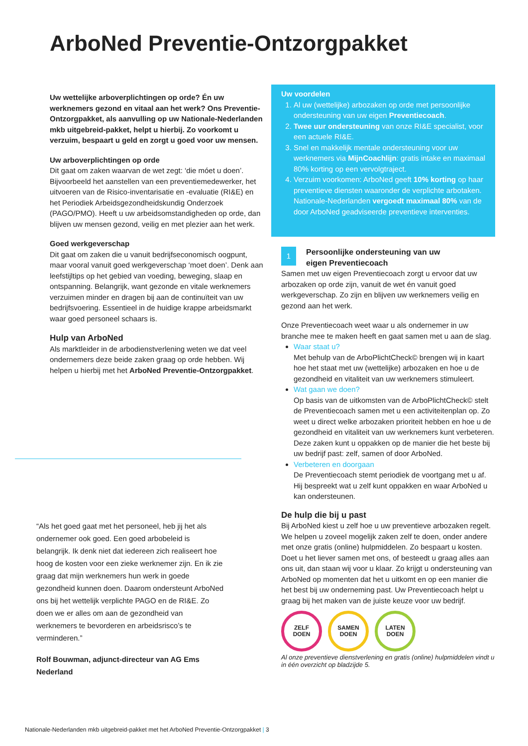ArboNed Preventie-Ontzorgpakket
Uw wettelijke arboverplichtingen op orde? Én uw werknemers gezond en vitaal aan het werk? Ons Preventie-Ontzorgpakket, als aanvulling op uw Nationale-Nederlanden mkb uitgebreid-pakket, helpt u hierbij. Zo voorkomt u verzuim, bespaart u geld en zorgt u goed voor uw mensen.
Uw arboverplichtingen op orde
Dit gaat om zaken waarvan de wet zegt: ‘die móet u doen’. Bijvoorbeeld het aanstellen van een preventiemedewerker, het uitvoeren van de Risico-inventarisatie en -evaluatie (RI&E) en het Periodiek Arbeidsgezondheidskundig Onderzoek (PAGO/PMO). Heeft u uw arbeidsomstandigheden op orde, dan blijven uw mensen gezond, veilig en met plezier aan het werk.
Goed werkgeverschap
Dit gaat om zaken die u vanuit bedrijfseconomisch oogpunt, maar vooral vanuit goed werkgeverschap ‘moet doen’. Denk aan leefstijltips op het gebied van voeding, beweging, slaap en ontspanning. Belangrijk, want gezonde en vitale werknemers verzuimen minder en dragen bij aan de continuïteit van uw bedrijfsvoering. Essentieel in de huidige krappe arbeidsmarkt waar goed personeel schaars is.
Hulp van ArboNed
Als marktleider in de arbodienstverlening weten we dat veel ondernemers deze beide zaken graag op orde hebben. Wij helpen u hierbij met het ArboNed Preventie-Ontzorgpakket.
“Als het goed gaat met het personeel, heb jij het als ondernemer ook goed. Een goed arbobeleid is belangrijk. Ik denk niet dat iedereen zich realiseert hoe hoog de kosten voor een zieke werknemer zijn. En ik zie graag dat mijn werknemers hun werk in goede gezondheid kunnen doen. Daarom ondersteunt ArboNed ons bij het wettelijk verplichte PAGO en de RI&E. Zo doen we er alles om aan de gezondheid van werknemers te bevorderen en arbeidsrisco’s te verminderen.”
Rolf Bouwman, adjunct-directeur van AG Ems Nederland
Uw voordelen
1. Al uw (wettelijke) arbozaken op orde met persoonlijke ondersteuning van uw eigen Preventiecoach.
2. Twee uur ondersteuning van onze RI&E specialist, voor een actuele RI&E.
3. Snel en makkelijk mentale ondersteuning voor uw werknemers via MijnCoachlijn: gratis intake en maximaal 80% korting op een vervolgtraject.
4. Verzuim voorkomen: ArboNed geeft 10% korting op haar preventieve diensten waaronder de verplichte arbotaken. Nationale-Nederlanden vergoedt maximaal 80% van de door ArboNed geadviseerde preventieve interventies.
1 Persoonlijke ondersteuning van uw eigen Preventiecoach
Samen met uw eigen Preventiecoach zorgt u ervoor dat uw arbozaken op orde zijn, vanuit de wet én vanuit goed werkgeverschap. Zo zijn en blijven uw werknemers veilig en gezond aan het werk.
Onze Preventiecoach weet waar u als ondernemer in uw branche mee te maken heeft en gaat samen met u aan de slag.
Waar staat u?
Met behulp van de ArboPlichtCheck© brengen wij in kaart hoe het staat met uw (wettelijke) arbozaken en hoe u de gezondheid en vitaliteit van uw werknemers stimuleert.
Wat gaan we doen?
Op basis van de uitkomsten van de ArboPlichtCheck© stelt de Preventiecoach samen met u een activiteitenplan op. Zo weet u direct welke arbozaken prioriteit hebben en hoe u de gezondheid en vitaliteit van uw werknemers kunt verbeteren. Deze zaken kunt u oppakken op de manier die het beste bij uw bedrijf past: zelf, samen of door ArboNed.
Verbeteren en doorgaan
De Preventiecoach stemt periodiek de voortgang met u af. Hij bespreekt wat u zelf kunt oppakken en waar ArboNed u kan ondersteunen.
De hulp die bij u past
Bij ArboNed kiest u zelf hoe u uw preventieve arbozaken regelt. We helpen u zoveel mogelijk zaken zelf te doen, onder andere met onze gratis (online) hulpmiddelen. Zo bespaart u kosten. Doet u het liever samen met ons, of besteedt u graag alles aan ons uit, dan staan wij voor u klaar. Zo krijgt u ondersteuning van ArboNed op momenten dat het u uitkomt en op een manier die het best bij uw onderneming past. Uw Preventiecoach helpt u graag bij het maken van de juiste keuze voor uw bedrijf.
ZELF
DOEN
SAMEN
DOEN
LATEN
DOEN
Al onze preventieve dienstverlening en gratis (online) hulpmiddelen vindt u in één overzicht op bladzijde 5.
Nationale-Nederlanden mkb uitgebreid-pakket met het ArboNed Preventie-Ontzorgpakket | 3